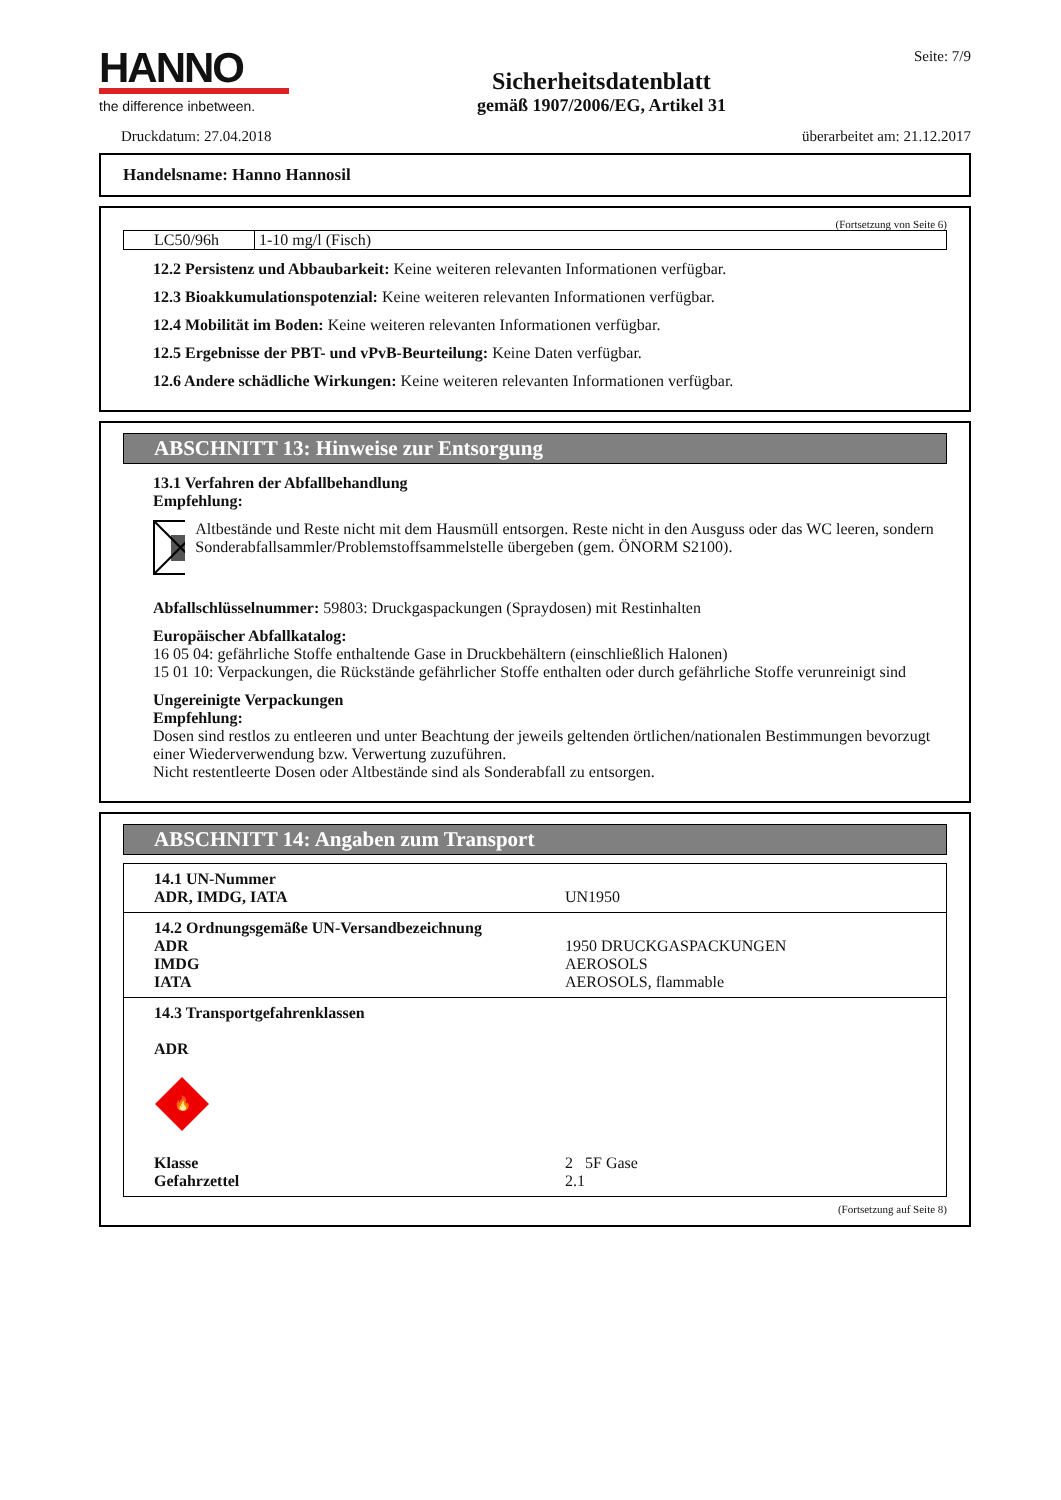HANNO
the difference inbetween.
Sicherheitsdatenblatt
gemäß 1907/2006/EG, Artikel 31
Seite: 7/9
Druckdatum: 27.04.2018 überarbeitet am: 21.12.2017
Handelsname: Hanno Hannosil
(Fortsetzung von Seite 6)
| LC50/96h | 1-10 mg/l (Fisch) |
12.2 Persistenz und Abbaubarkeit: Keine weiteren relevanten Informationen verfügbar.
12.3 Bioakkumulationspotenzial: Keine weiteren relevanten Informationen verfügbar.
12.4 Mobilität im Boden: Keine weiteren relevanten Informationen verfügbar.
12.5 Ergebnisse der PBT- und vPvB-Beurteilung: Keine Daten verfügbar.
12.6 Andere schädliche Wirkungen: Keine weiteren relevanten Informationen verfügbar.
ABSCHNITT 13: Hinweise zur Entsorgung
13.1 Verfahren der Abfallbehandlung
Empfehlung:
Altbestände und Reste nicht mit dem Hausmüll entsorgen. Reste nicht in den Ausguss oder das WC leeren, sondern Sonderabfallsammler/Problemstoffsammelstelle übergeben (gem. ÖNORM S2100).
Abfallschlüsselnummer: 59803: Druckgaspackungen (Spraydosen) mit Restinhalten
Europäischer Abfallkatalog:
16 05 04: gefährliche Stoffe enthaltende Gase in Druckbehältern (einschließlich Halonen)
15 01 10: Verpackungen, die Rückstände gefährlicher Stoffe enthalten oder durch gefährliche Stoffe verunreinigt sind
Ungereinigte Verpackungen
Empfehlung:
Dosen sind restlos zu entleeren und unter Beachtung der jeweils geltenden örtlichen/nationalen Bestimmungen bevorzugt einer Wiederverwendung bzw. Verwertung zuzuführen.
Nicht restentleerte Dosen oder Altbestände sind als Sonderabfall zu entsorgen.
ABSCHNITT 14: Angaben zum Transport
| 14.1 UN-Nummer ADR, IMDG, IATA | UN1950 |
| 14.2 Ordnungsgemäße UN-Versandbezeichnung ADR IMDG IATA | 1950 DRUCKGASPACKUNGEN AEROSOLS AEROSOLS, flammable |
| 14.3 Transportgefahrenklassen ADR 🔥 Klasse Gefahrzettel | 2 5F Gase 2.1 |
(Fortsetzung auf Seite 8)